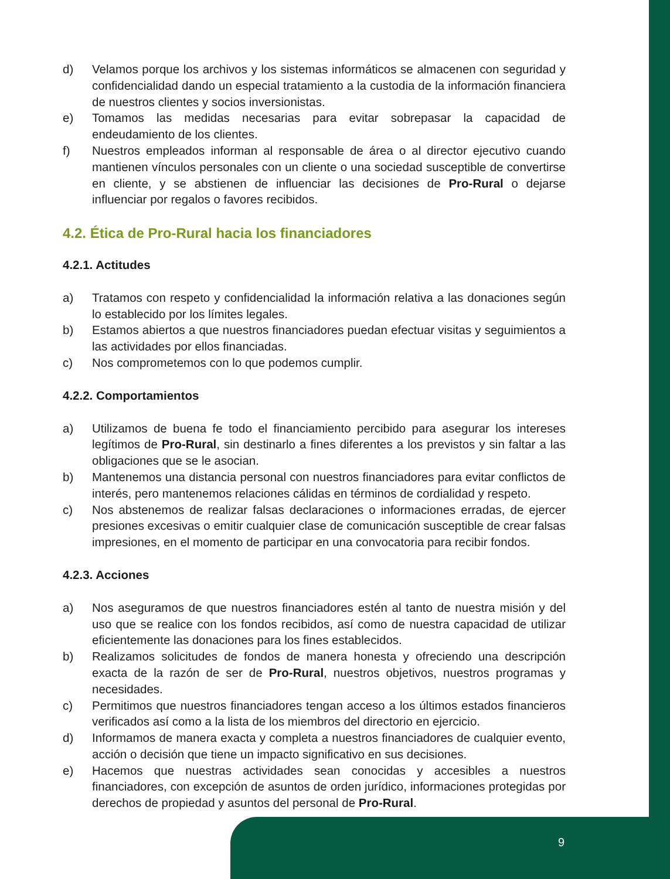d) Velamos porque los archivos y los sistemas informáticos se almacenen con seguridad y confidencialidad dando un especial tratamiento a la custodia de la información financiera de nuestros clientes y socios inversionistas.
e) Tomamos las medidas necesarias para evitar sobrepasar la capacidad de endeudamiento de los clientes.
f) Nuestros empleados informan al responsable de área o al director ejecutivo cuando mantienen vínculos personales con un cliente o una sociedad susceptible de convertirse en cliente, y se abstienen de influenciar las decisiones de Pro-Rural o dejarse influenciar por regalos o favores recibidos.
4.2. Ética de Pro-Rural hacia los financiadores
4.2.1. Actitudes
a) Tratamos con respeto y confidencialidad la información relativa a las donaciones según lo establecido por los límites legales.
b) Estamos abiertos a que nuestros financiadores puedan efectuar visitas y seguimientos a las actividades por ellos financiadas.
c) Nos comprometemos con lo que podemos cumplir.
4.2.2. Comportamientos
a) Utilizamos de buena fe todo el financiamiento percibido para asegurar los intereses legítimos de Pro-Rural, sin destinarlo a fines diferentes a los previstos y sin faltar a las obligaciones que se le asocian.
b) Mantenemos una distancia personal con nuestros financiadores para evitar conflictos de interés, pero mantenemos relaciones cálidas en términos de cordialidad y respeto.
c) Nos abstenemos de realizar falsas declaraciones o informaciones erradas, de ejercer presiones excesivas o emitir cualquier clase de comunicación susceptible de crear falsas impresiones, en el momento de participar en una convocatoria para recibir fondos.
4.2.3. Acciones
a) Nos aseguramos de que nuestros financiadores estén al tanto de nuestra misión y del uso que se realice con los fondos recibidos, así como de nuestra capacidad de utilizar eficientemente las donaciones para los fines establecidos.
b) Realizamos solicitudes de fondos de manera honesta y ofreciendo una descripción exacta de la razón de ser de Pro-Rural, nuestros objetivos, nuestros programas y necesidades.
c) Permitimos que nuestros financiadores tengan acceso a los últimos estados financieros verificados así como a la lista de los miembros del directorio en ejercicio.
d) Informamos de manera exacta y completa a nuestros financiadores de cualquier evento, acción o decisión que tiene un impacto significativo en sus decisiones.
e) Hacemos que nuestras actividades sean conocidas y accesibles a nuestros financiadores, con excepción de asuntos de orden jurídico, informaciones protegidas por derechos de propiedad y asuntos del personal de Pro-Rural.
9